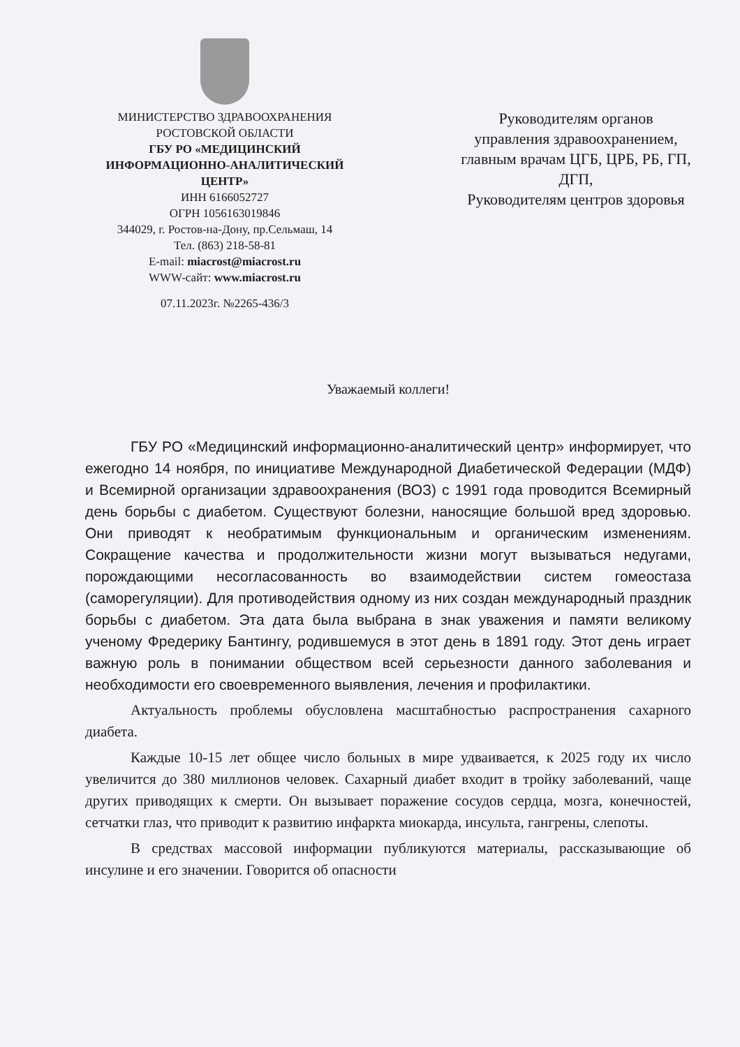МИНИСТЕРСТВО ЗДРАВООХРАНЕНИЯ
РОСТОВСКОЙ ОБЛАСТИ
ГБУ РО «МЕДИЦИНСКИЙ
ИНФОРМАЦИОННО-АНАЛИТИЧЕСКИЙ
ЦЕНТР»
ИНН 6166052727
ОГРН 1056163019846
344029, г. Ростов-на-Дону, пр.Сельмаш, 14
Тел. (863) 218-58-81
E-mail: miacrost@miacrost.ru
WWW-сайт: www.miacrost.ru
07.11.2023г. №2265-436/3
Руководителям органов управления здравоохранением, главным врачам ЦГБ, ЦРБ, РБ, ГП, ДГП,
Руководителям центров здоровья
Уважаемый коллеги!
ГБУ РО «Медицинский информационно-аналитический центр» информирует, что ежегодно 14 ноября, по инициативе Международной Диабетической Федерации (МДФ) и Всемирной организации здравоохранения (ВОЗ) с 1991 года проводится Всемирный день борьбы с диабетом. Существуют болезни, наносящие большой вред здоровью. Они приводят к необратимым функциональным и органическим изменениям. Сокращение качества и продолжительности жизни могут вызываться недугами, порождающими несогласованность во взаимодействии систем гомеостаза (саморегуляции). Для противодействия одному из них создан международный праздник борьбы с диабетом. Эта дата была выбрана в знак уважения и памяти великому ученому Фредерику Бантингу, родившемуся в этот день в 1891 году. Этот день играет важную роль в понимании обществом всей серьезности данного заболевания и необходимости его своевременного выявления, лечения и профилактики.
Актуальность проблемы обусловлена масштабностью распространения сахарного диабета.
Каждые 10-15 лет общее число больных в мире удваивается, к 2025 году их число увеличится до 380 миллионов человек. Сахарный диабет входит в тройку заболеваний, чаще других приводящих к смерти. Он вызывает поражение сосудов сердца, мозга, конечностей, сетчатки глаз, что приводит к развитию инфаркта миокарда, инсульта, гангрены, слепоты.
В средствах массовой информации публикуются материалы, рассказывающие об инсулине и его значении. Говорится об опасности